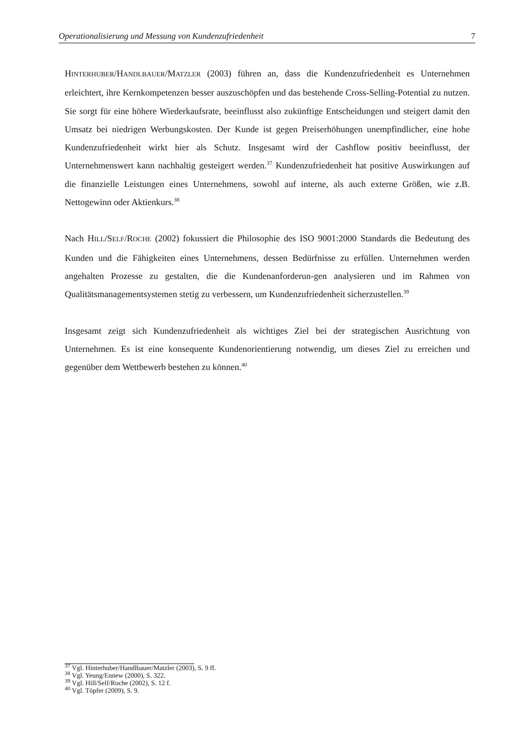Operationalisierung und Messung von Kundenzufriedenheit 7
HINTERHUBER/HANDLBAUER/MATZLER (2003) führen an, dass die Kundenzufriedenheit es Unternehmen erleichtert, ihre Kernkompetenzen besser auszuschöpfen und das bestehende Cross-Selling-Potential zu nutzen. Sie sorgt für eine höhere Wiederkaufsrate, beeinflusst also zukünftige Entscheidungen und steigert damit den Umsatz bei niedrigen Werbungskosten. Der Kunde ist gegen Preiserhöhungen unempfindlicher, eine hohe Kundenzufriedenheit wirkt hier als Schutz. Insgesamt wird der Cashflow positiv beeinflusst, der Unternehmenswert kann nachhaltig gesteigert werden.<sup>37</sup> Kundenzufriedenheit hat positive Auswirkungen auf die finanzielle Leistungen eines Unternehmens, sowohl auf interne, als auch externe Größen, wie z.B. Nettogewinn oder Aktienkurs.<sup>38</sup>
Nach HILL/SELF/ROCHE (2002) fokussiert die Philosophie des ISO 9001:2000 Standards die Bedeutung des Kunden und die Fähigkeiten eines Unternehmens, dessen Bedürfnisse zu erfüllen. Unternehmen werden angehalten Prozesse zu gestalten, die die Kundenanforderun-gen analysieren und im Rahmen von Qualitätsmanagementsystemen stetig zu verbessern, um Kundenzufriedenheit sicherzustellen.<sup>39</sup>
Insgesamt zeigt sich Kundenzufriedenheit als wichtiges Ziel bei der strategischen Ausrichtung von Unternehmen. Es ist eine konsequente Kundenorientierung notwendig, um dieses Ziel zu erreichen und gegenüber dem Wettbewerb bestehen zu können.<sup>40</sup>
<sup>37</sup> Vgl. Hinterhuber/Handlbauer/Matzler (2003), S. 9 ff.
<sup>38</sup> Vgl. Yeung/Ennew (2000), S. 322.
<sup>39</sup> Vgl. Hill/Self/Roche (2002), S. 12 f.
<sup>40</sup> Vgl. Töpfer (2009), S. 9.